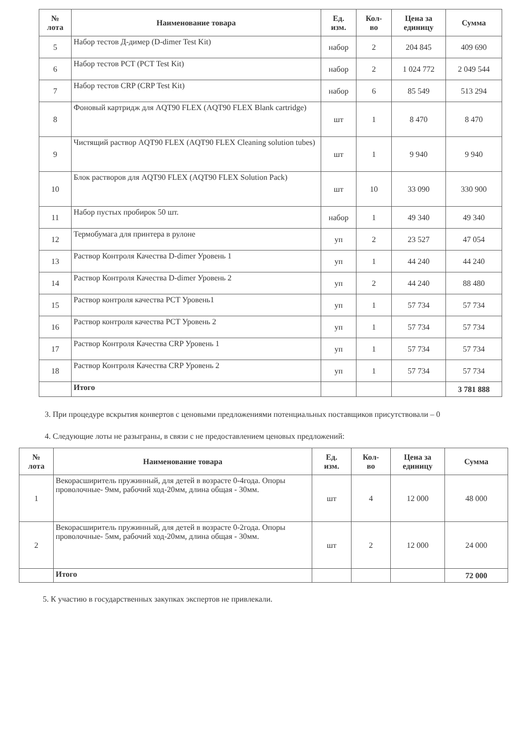| № лота | Наименование товара | Ед. изм. | Кол- во | Цена за единицу | Сумма |
| --- | --- | --- | --- | --- | --- |
| 5 | Набор тестов Д-димер (D-dimer Test Kit) | набор | 2 | 204 845 | 409 690 |
| 6 | Набор тестов PCT (PCT Test Kit) | набор | 2 | 1 024 772 | 2 049 544 |
| 7 | Набор тестов CRP (CRP Test Kit) | набор | 6 | 85 549 | 513 294 |
| 8 | Фоновый картридж для AQT90 FLEX (AQT90 FLEX Blank cartridge) | шт | 1 | 8 470 | 8 470 |
| 9 | Чистящий раствор AQT90 FLEX (AQT90 FLEX Cleaning solution tubes) | шт | 1 | 9 940 | 9 940 |
| 10 | Блок растворов для AQT90 FLEX (AQT90 FLEX Solution Pack) | шт | 10 | 33 090 | 330 900 |
| 11 | Набор пустых пробирок 50 шт. | набор | 1 | 49 340 | 49 340 |
| 12 | Термобумага для принтера в рулоне | уп | 2 | 23 527 | 47 054 |
| 13 | Раствор Контроля Качества D-dimer Уровень 1 | уп | 1 | 44 240 | 44 240 |
| 14 | Раствор Контроля Качества D-dimer Уровень 2 | уп | 2 | 44 240 | 88 480 |
| 15 | Раствор контроля качества PCT Уровень1 | уп | 1 | 57 734 | 57 734 |
| 16 | Раствор контроля качества PCT Уровень 2 | уп | 1 | 57 734 | 57 734 |
| 17 | Раствор Контроля Качества CRP Уровень 1 | уп | 1 | 57 734 | 57 734 |
| 18 | Раствор Контроля Качества CRP Уровень 2 | уп | 1 | 57 734 | 57 734 |
| | Итого | | | | 3 781 888 |
3. При процедуре вскрытия конвертов с ценовыми предложениями потенциальных поставщиков присутствовали – 0
4. Следующие лоты не разыграны, в связи с не предоставлением ценовых предложений:
| № лота | Наименование товара | Ед. изм. | Кол- во | Цена за единицу | Сумма |
| --- | --- | --- | --- | --- | --- |
| 1 | Векорасширитель пружинный, для детей в возрасте 0-4года. Опоры проволочные- 9мм, рабочий ход-20мм, длина общая - 30мм. | шт | 4 | 12 000 | 48 000 |
| 2 | Векорасширитель пружинный, для детей в возрасте 0-2года. Опоры проволочные- 5мм, рабочий ход-20мм, длина общая - 30мм. | шт | 2 | 12 000 | 24 000 |
| | Итого | | | | 72 000 |
5. К участию в государственных закупках экспертов не привлекали.